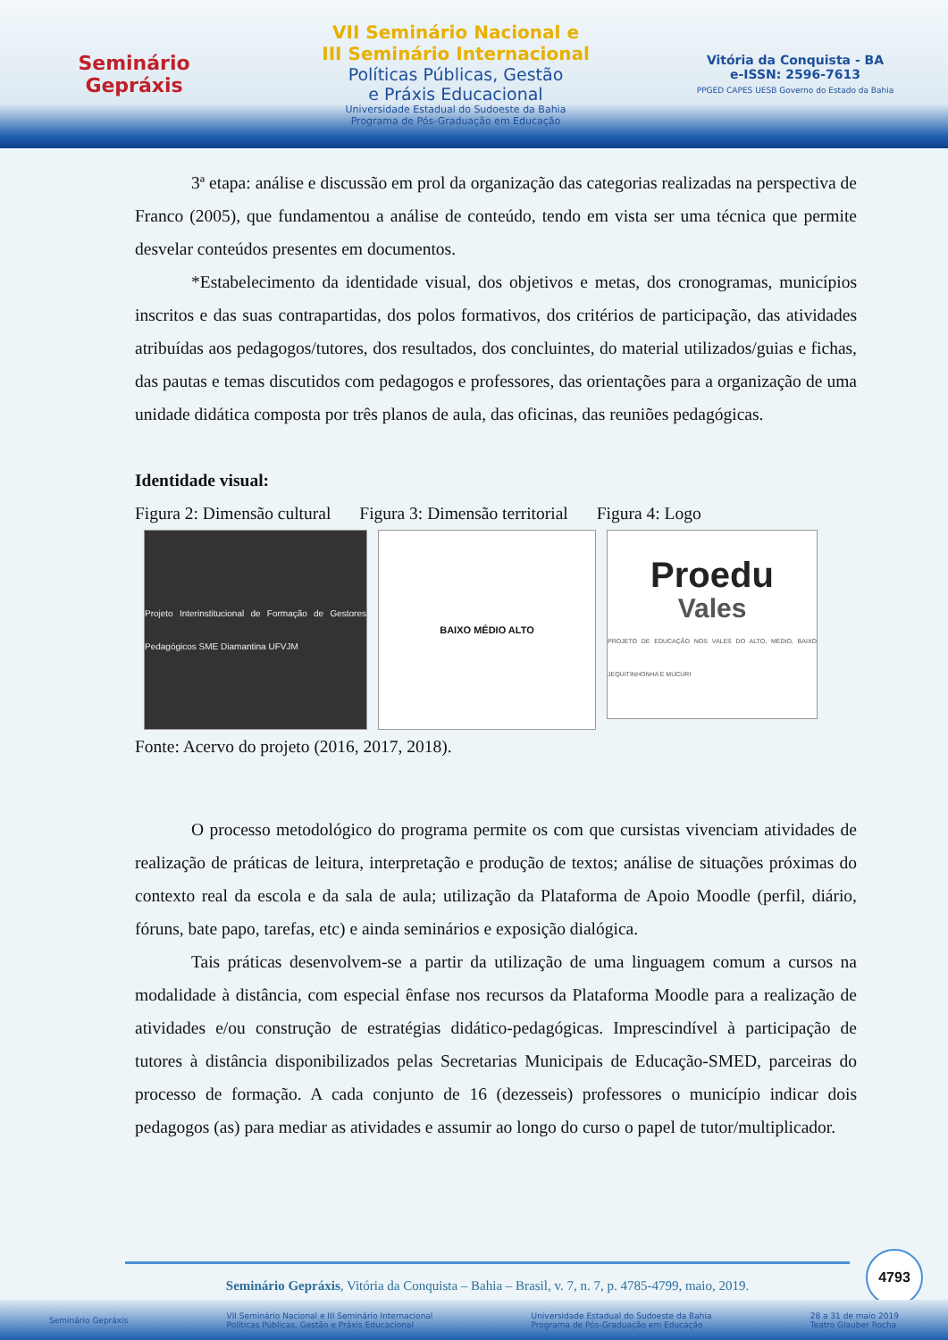Seminário
Gepráxis
VII Seminário Nacional e
III Seminário Internacional
Políticas Públicas, Gestão
e Práxis Educacional
Universidade Estadual do Sudoeste da Bahia
Programa de Pós-Graduação em Educação
Vitória da Conquista - BA
e-ISSN: 2596-7613
PPGED CAPES UESB Governo do Estado da Bahia
3ª etapa: análise e discussão em prol da organização das categorias realizadas na perspectiva de Franco (2005), que fundamentou a análise de conteúdo, tendo em vista ser uma técnica que permite desvelar conteúdos presentes em documentos.
*Estabelecimento da identidade visual, dos objetivos e metas, dos cronogramas, municípios inscritos e das suas contrapartidas, dos polos formativos, dos critérios de participação, das atividades atribuídas aos pedagogos/tutores, dos resultados, dos concluintes, do material utilizados/guias e fichas, das pautas e temas discutidos com pedagogos e professores, das orientações para a organização de uma unidade didática composta por três planos de aula, das oficinas, das reuniões pedagógicas.
Identidade visual:
Figura 2: Dimensão cultural Figura 3: Dimensão territorial Figura 4: Logo
Projeto Interinstitucional de Formação de Gestores Pedagógicos SME Diamantina UFVJM
BAIXO MÉDIO ALTO
Proedu
Vales
PROJETO DE EDUCAÇÃO NOS VALES DO ALTO, MÉDIO, BAIXO JEQUITINHONHA E MUCURI
Fonte: Acervo do projeto (2016, 2017, 2018).
O processo metodológico do programa permite os com que cursistas vivenciam atividades de realização de práticas de leitura, interpretação e produção de textos; análise de situações próximas do contexto real da escola e da sala de aula; utilização da Plataforma de Apoio Moodle (perfil, diário, fóruns, bate papo, tarefas, etc) e ainda seminários e exposição dialógica.
Tais práticas desenvolvem-se a partir da utilização de uma linguagem comum a cursos na modalidade à distância, com especial ênfase nos recursos da Plataforma Moodle para a realização de atividades e/ou construção de estratégias didático-pedagógicas. Imprescindível à participação de tutores à distância disponibilizados pelas Secretarias Municipais de Educação-SMED, parceiras do processo de formação. A cada conjunto de 16 (dezesseis) professores o município indicar dois pedagogos (as) para mediar as atividades e assumir ao longo do curso o papel de tutor/multiplicador.
4793
Seminário Gepráxis, Vitória da Conquista – Bahia – Brasil, v. 7, n. 7, p. 4785-4799, maio, 2019.
Seminário Gepráxis VII Seminário Nacional e III Seminário Internacional
Políticas Públicas, Gestão e Práxis Educacional Universidade Estadual do Sudoeste da Bahia
Programa de Pós-Graduação em Educação 28 a 31 de maio 2019
Teatro Glauber Rocha